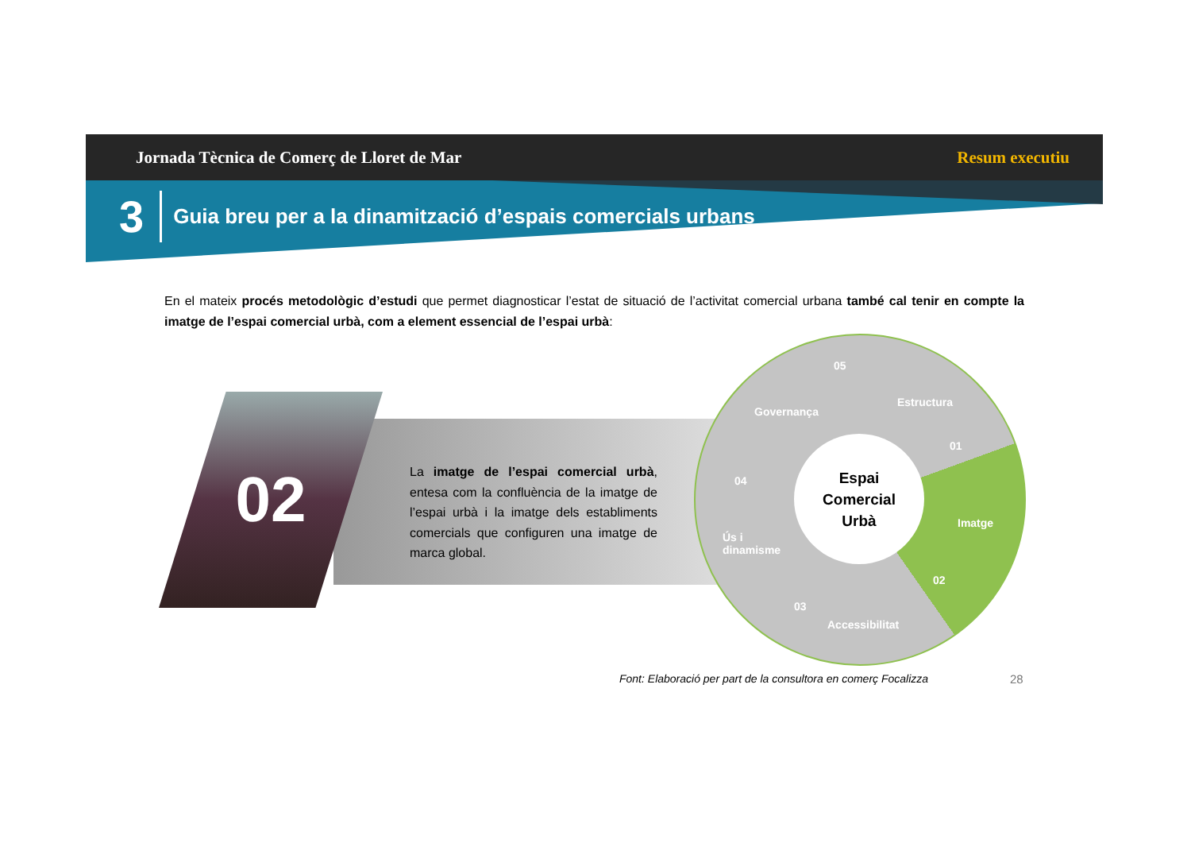Jornada Tècnica de Comerç de Lloret de Mar Resum executiu
3 Guia breu per a la dinamització d’espais comercials urbans
En el mateix procés metodològic d’estudi que permet diagnosticar l’estat de situació de l’activitat comercial urbana també cal tenir en compte la imatge de l’espai comercial urbà, com a element essencial de l’espai urbà:
02
La imatge de l’espai comercial urbà, entesa com la confluència de la imatge de l’espai urbà i la imatge dels establiments comercials que configuren una imatge de marca global.
Espai
Comercial
Urbà
Governança
05
Estructura
01
Imatge
02
04
Ús i
dinamisme
03
Accessibilitat
Font: Elaboració per part de la consultora en comerç Focalizza
28